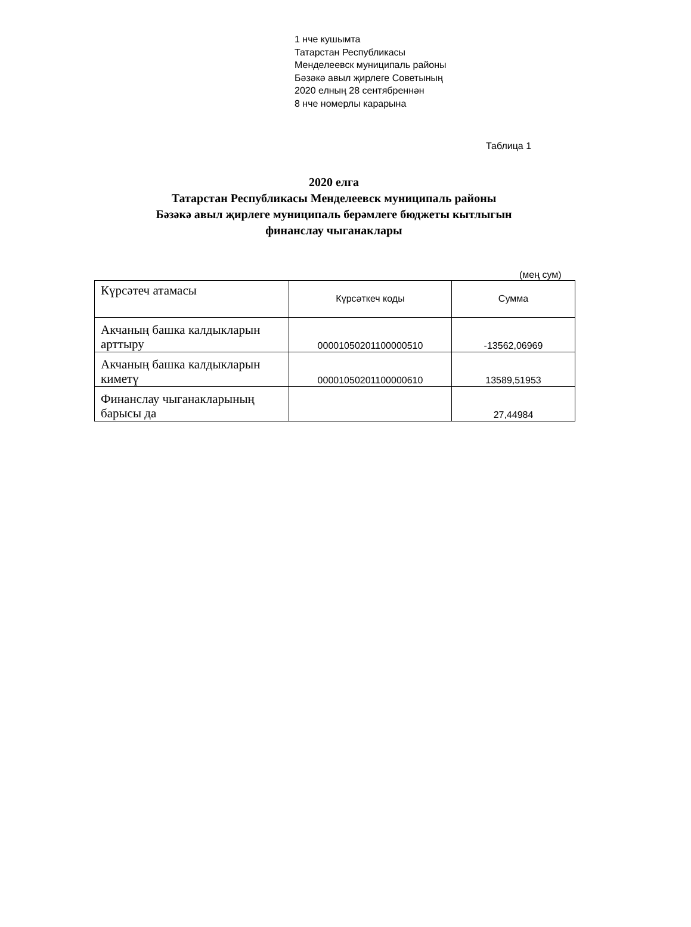1 нче кушымта
Татарстан Республикасы
Менделеевск муниципаль районы
Бәзәкә авыл җирлеге Советының
2020 елның 28 сентябреннән
8 нче номерлы карарына
Таблица 1
2020 елга
Татарстан Республикасы Менделеевск муниципаль районы
Бәзәкә авыл җирлеге муниципаль берәмлеге бюджеты кытлыгын
финанслау чыганаклары
(мең сум)
| Күрсәтеч атамасы | Күрсәткеч коды | Сумма |
| Акчаның башка калдыкларын арттыру | 00001050201100000510 | -13562,06969 |
| Акчаның башка калдыкларын киметү | 00001050201100000610 | 13589,51953 |
| Финанслау чыганакларының барысы да | | 27,44984 |